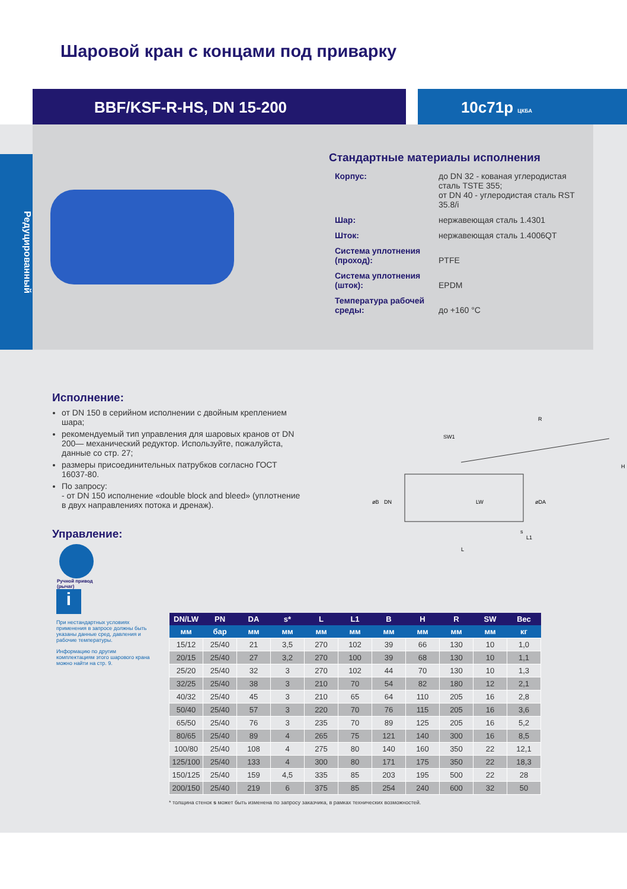Шаровой кран с концами под приварку
BBF/KSF-R-HS, DN 15-200 10с71р ЦКБА
Редуцированный
Стандартные материалы исполнения
| Корпус: | до DN 32 - кованая углеродистая сталь TSTE 355; от DN 40 - углеродистая сталь RST 35.8/i |
| Шар: | нержавеющая сталь 1.4301 |
| Шток: | нержавеющая сталь 1.4006QT |
| Система уплотнения (проход): | PTFE |
| Система уплотнения (шток): | EPDM |
| Температура рабочей среды: | до +160 °С |
Исполнение:
от DN 150 в серийном исполнении с двойным креплением шара;
рекомендуемый тип управления для шаровых кранов от DN 200— механический редуктор. Используйте, пожалуйста, данные со стр. 27;
размеры присоединительных патрубков согласно ГОСТ 16037-80.
По запросу:
- от DN 150 исполнение «double block and bleed» (уплотнение в двух направлениях потока и дренаж).
Управление:
Ручной привод
(рычаг)
R
SW1
H
øB
DN
LW
øDA
L1
s
L
i
При нестандартных условиях применения в запросе должны быть указаны данные сред, давления и рабочие температуры.
Информацию по другим комплектациям этого шарового крана можно найти на стр. 9.
| DN/LW | PN | DA | s* | L | L1 | B | H | R | SW | Вес |
| --- | --- | --- | --- | --- | --- | --- | --- | --- | --- | --- |
| мм | бар | мм | мм | мм | мм | мм | мм | мм | мм | кг |
| 15/12 | 25/40 | 21 | 3,5 | 270 | 102 | 39 | 66 | 130 | 10 | 1,0 |
| 20/15 | 25/40 | 27 | 3,2 | 270 | 100 | 39 | 68 | 130 | 10 | 1,1 |
| 25/20 | 25/40 | 32 | 3 | 270 | 102 | 44 | 70 | 130 | 10 | 1,3 |
| 32/25 | 25/40 | 38 | 3 | 210 | 70 | 54 | 82 | 180 | 12 | 2,1 |
| 40/32 | 25/40 | 45 | 3 | 210 | 65 | 64 | 110 | 205 | 16 | 2,8 |
| 50/40 | 25/40 | 57 | 3 | 220 | 70 | 76 | 115 | 205 | 16 | 3,6 |
| 65/50 | 25/40 | 76 | 3 | 235 | 70 | 89 | 125 | 205 | 16 | 5,2 |
| 80/65 | 25/40 | 89 | 4 | 265 | 75 | 121 | 140 | 300 | 16 | 8,5 |
| 100/80 | 25/40 | 108 | 4 | 275 | 80 | 140 | 160 | 350 | 22 | 12,1 |
| 125/100 | 25/40 | 133 | 4 | 300 | 80 | 171 | 175 | 350 | 22 | 18,3 |
| 150/125 | 25/40 | 159 | 4,5 | 335 | 85 | 203 | 195 | 500 | 22 | 28 |
| 200/150 | 25/40 | 219 | 6 | 375 | 85 | 254 | 240 | 600 | 32 | 50 |
* толщина стенок s может быть изменена по запросу заказчика, в рамках технических возможностей.